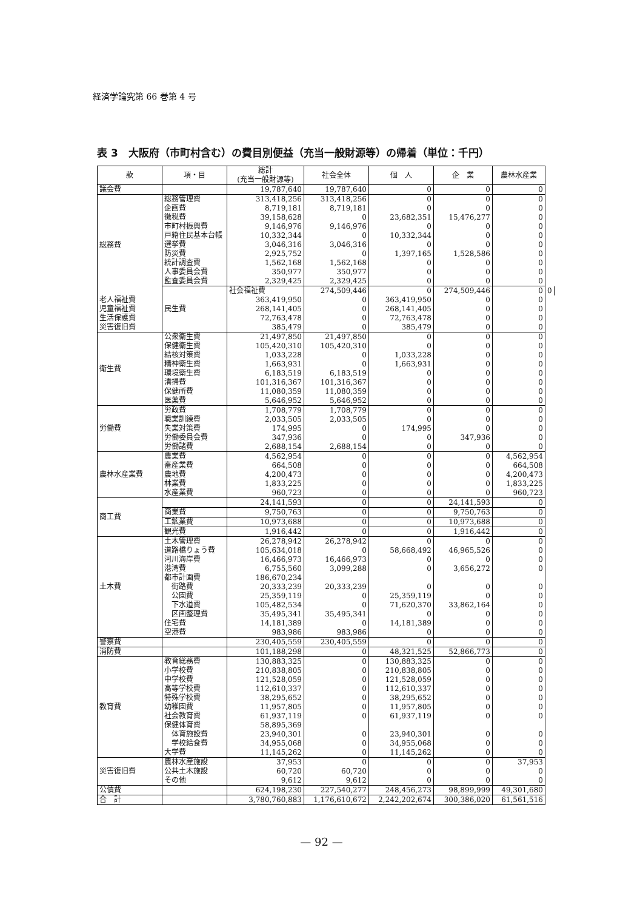経済学論究第 66 巻第 4 号
表 3　大阪府（市町村含む）の費目別便益（充当一般財源等）の帰着（単位：千円）
| 款 | 項・目 | 総計 (充当一般財源等) | 社会全体 | 個 人 | 企 業 | 農林水産業 | |
| --- | --- | --- | --- | --- | --- | --- | --- |
| 議会費 | | 19,787,640 | 19,787,640 | 0 | 0 | 0 | |
| 総務費 | 総務管理費 | 313,418,256 | 313,418,256 | 0 | 0 | 0 | |
| | 企画費 | 8,719,181 | 8,719,181 | 0 | 0 | 0 | |
| | 徴税費 | 39,158,628 | 0 | 23,682,351 | 15,476,277 | 0 | |
| | 市町村振興費 | 9,146,976 | 9,146,976 | 0 | 0 | 0 | |
| | 戸籍住民基本台帳 | 10,332,344 | 0 | 10,332,344 | 0 | 0 | |
| | 選挙費 | 3,046,316 | 3,046,316 | 0 | 0 | 0 | |
| | 防災費 | 2,925,752 | 0 | 1,397,165 | 1,528,586 | 0 | |
| | 統計調査費 | 1,562,168 | 1,562,168 | 0 | 0 | 0 | |
| | 人事委員会費 | 350,977 | 350,977 | 0 | 0 | 0 | |
| | 監査委員会費 | 2,329,425 | 2,329,425 | 0 | 0 | 0 | |
| | 民生費 | 社会福祉費 | 274,509,446 | 0 | 274,509,446 | 0 | 0 |
| 老人福祉費 | | 363,419,950 | 0 | 363,419,950 | 0 | 0 | |
| 児童福祉費 | | 268,141,405 | 0 | 268,141,405 | 0 | 0 | |
| 生活保護費 | | 72,763,478 | 0 | 72,763,478 | 0 | 0 | |
| 災害復旧費 | | 385,479 | 0 | 385,479 | 0 | 0 | |
| 衛生費 | 公衆衛生費 | 21,497,850 | 21,497,850 | 0 | 0 | 0 | |
| | 保健衛生費 | 105,420,310 | 105,420,310 | 0 | 0 | 0 | |
| | 結核対策費 | 1,033,228 | 0 | 1,033,228 | 0 | 0 | |
| | 精神衛生費 | 1,663,931 | 0 | 1,663,931 | 0 | 0 | |
| | 環境衛生費 | 6,183,519 | 6,183,519 | 0 | 0 | 0 | |
| | 清掃費 | 101,316,367 | 101,316,367 | 0 | 0 | 0 | |
| | 保健所費 | 11,080,359 | 11,080,359 | 0 | 0 | 0 | |
| | 医薬費 | 5,646,952 | 5,646,952 | 0 | 0 | 0 | |
| 労働費 | 労政費 | 1,708,779 | 1,708,779 | 0 | 0 | 0 | |
| | 職業訓練費 | 2,033,505 | 2,033,505 | 0 | 0 | 0 | |
| | 失業対策費 | 174,995 | 0 | 174,995 | 0 | 0 | |
| | 労働委員会費 | 347,936 | 0 | 0 | 347,936 | 0 | |
| | 労働諸費 | 2,688,154 | 2,688,154 | 0 | 0 | 0 | |
| 農林水産業費 | 農業費 | 4,562,954 | 0 | 0 | 0 | 4,562,954 | |
| | 畜産業費 | 664,508 | 0 | 0 | 0 | 664,508 | |
| | 農地費 | 4,200,473 | 0 | 0 | 0 | 4,200,473 | |
| | 林業費 | 1,833,225 | 0 | 0 | 0 | 1,833,225 | |
| | 水産業費 | 960,723 | 0 | 0 | 0 | 960,723 | |
| 商工費 | | 24,141,593 | 0 | 0 | 24,141,593 | 0 | |
| | 商業費 | 9,750,763 | 0 | 0 | 9,750,763 | 0 | |
| | 工鉱業費 | 10,973,688 | 0 | 0 | 10,973,688 | 0 | |
| | 観光費 | 1,916,442 | 0 | 0 | 1,916,442 | 0 | |
| 土木費 | 土木管理費 | 26,278,942 | 26,278,942 | 0 | 0 | 0 | |
| | 道路橋りょう費 | 105,634,018 | 0 | 58,668,492 | 46,965,526 | 0 | |
| | 河川海岸費 | 16,466,973 | 16,466,973 | 0 | 0 | 0 | |
| | 港湾費 | 6,755,560 | 3,099,288 | 0 | 3,656,272 | 0 | |
| | 都市計画費 | 186,670,234 | | | | | |
| | 街路費 | 20,333,239 | 20,333,239 | 0 | 0 | 0 | |
| | 公園費 | 25,359,119 | 0 | 25,359,119 | 0 | 0 | |
| | 下水道費 | 105,482,534 | 0 | 71,620,370 | 33,862,164 | 0 | |
| | 区画整理費 | 35,495,341 | 35,495,341 | 0 | 0 | 0 | |
| | 住宅費 | 14,181,389 | 0 | 14,181,389 | 0 | 0 | |
| | 空港費 | 983,986 | 983,986 | 0 | 0 | 0 | |
| 警察費 | | 230,405,559 | 230,405,559 | 0 | 0 | 0 | |
| 消防費 | | 101,188,298 | 0 | 48,321,525 | 52,866,773 | 0 | |
| 教育費 | 教育総務費 | 130,883,325 | 0 | 130,883,325 | 0 | 0 | |
| | 小学校費 | 210,838,805 | 0 | 210,838,805 | 0 | 0 | |
| | 中学校費 | 121,528,059 | 0 | 121,528,059 | 0 | 0 | |
| | 高等学校費 | 112,610,337 | 0 | 112,610,337 | 0 | 0 | |
| | 特殊学校費 | 38,295,652 | 0 | 38,295,652 | 0 | 0 | |
| | 幼稚園費 | 11,957,805 | 0 | 11,957,805 | 0 | 0 | |
| | 社会教育費 | 61,937,119 | 0 | 61,937,119 | 0 | 0 | |
| | 保健体育費 | 58,895,369 | | | | | |
| | 体育施設費 | 23,940,301 | 0 | 23,940,301 | 0 | 0 | |
| | 学校給食費 | 34,955,068 | 0 | 34,955,068 | 0 | 0 | |
| | 大学費 | 11,145,262 | 0 | 11,145,262 | 0 | 0 | |
| 災害復旧費 | 農林水産施設 | 37,953 | 0 | 0 | 0 | 37,953 | |
| | 公共土木施設 | 60,720 | 60,720 | 0 | 0 | 0 | |
| | その他 | 9,612 | 9,612 | 0 | 0 | 0 | |
| 公債費 | | 624,198,230 | 227,540,277 | 248,456,273 | 98,899,999 | 49,301,680 | |
| 合 計 | | 3,780,760,883 | 1,176,610,672 | 2,242,202,674 | 300,386,020 | 61,561,516 | |
— 92 —